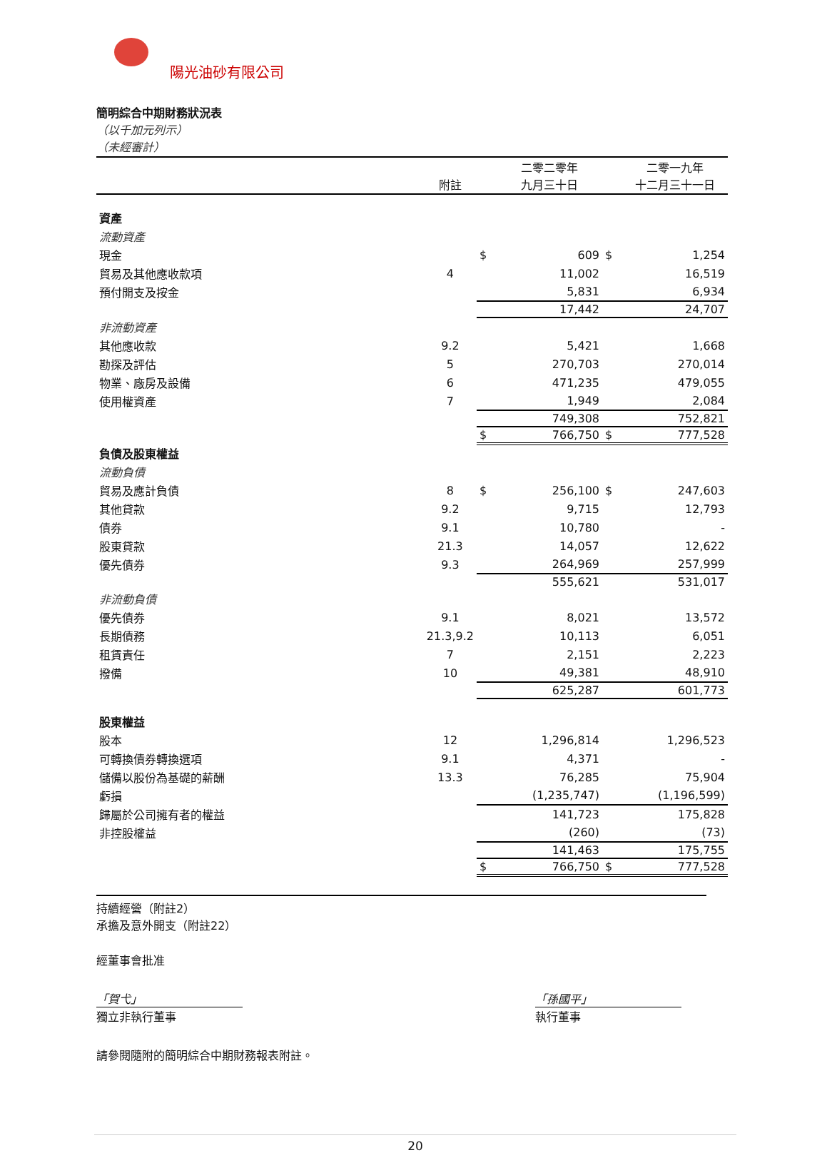陽光油砂有限公司
簡明綜合中期財務狀況表
（以千加元列示）
（未經審計）
| | 附註 | | 二零二零年 九月三十日 | | 二零一九年 十二月三十一日 |
| --- | --- | --- | --- | --- | --- |
| 資產 | | | | | |
| 流動資產 | | | | | |
| 現金 | | $ | 609 | $ | 1,254 |
| 貿易及其他應收款項 | 4 | | 11,002 | | 16,519 |
| 預付開支及按金 | | | 5,831 | | 6,934 |
| | | | 17,442 | | 24,707 |
| 非流動資產 | | | | | |
| 其他應收款 | 9.2 | | 5,421 | | 1,668 |
| 勘探及評估 | 5 | | 270,703 | | 270,014 |
| 物業、廠房及設備 | 6 | | 471,235 | | 479,055 |
| 使用權資產 | 7 | | 1,949 | | 2,084 |
| | | | 749,308 | | 752,821 |
| | | $ | 766,750 | $ | 777,528 |
| 負債及股東權益 | | | | | |
| 流動負債 | | | | | |
| 貿易及應計負債 | 8 | $ | 256,100 | $ | 247,603 |
| 其他貸款 | 9.2 | | 9,715 | | 12,793 |
| 債券 | 9.1 | | 10,780 | | - |
| 股東貸款 | 21.3 | | 14,057 | | 12,622 |
| 優先債券 | 9.3 | | 264,969 | | 257,999 |
| | | | 555,621 | | 531,017 |
| 非流動負債 | | | | | |
| 優先債券 | 9.1 | | 8,021 | | 13,572 |
| 長期債務 | 21.3,9.2 | | 10,113 | | 6,051 |
| 租賃責任 | 7 | | 2,151 | | 2,223 |
| 撥備 | 10 | | 49,381 | | 48,910 |
| | | | 625,287 | | 601,773 |
| 股東權益 | | | | | |
| 股本 | 12 | | 1,296,814 | | 1,296,523 |
| 可轉換債券轉換選項 | 9.1 | | 4,371 | | - |
| 儲備以股份為基礎的薪酬 | 13.3 | | 76,285 | | 75,904 |
| 虧損 | | | (1,235,747) | | (1,196,599) |
| 歸屬於公司擁有者的權益 | | | 141,723 | | 175,828 |
| 非控股權益 | | | (260) | | (73) |
| | | | 141,463 | | 175,755 |
| | | $ | 766,750 | $ | 777,528 |
持續經營（附註2）
承擔及意外開支（附註22）
經董事會批准
「賀弋」
獨立非執行董事
「孫國平」
執行董事
請參閱隨附的簡明綜合中期財務報表附註。
20